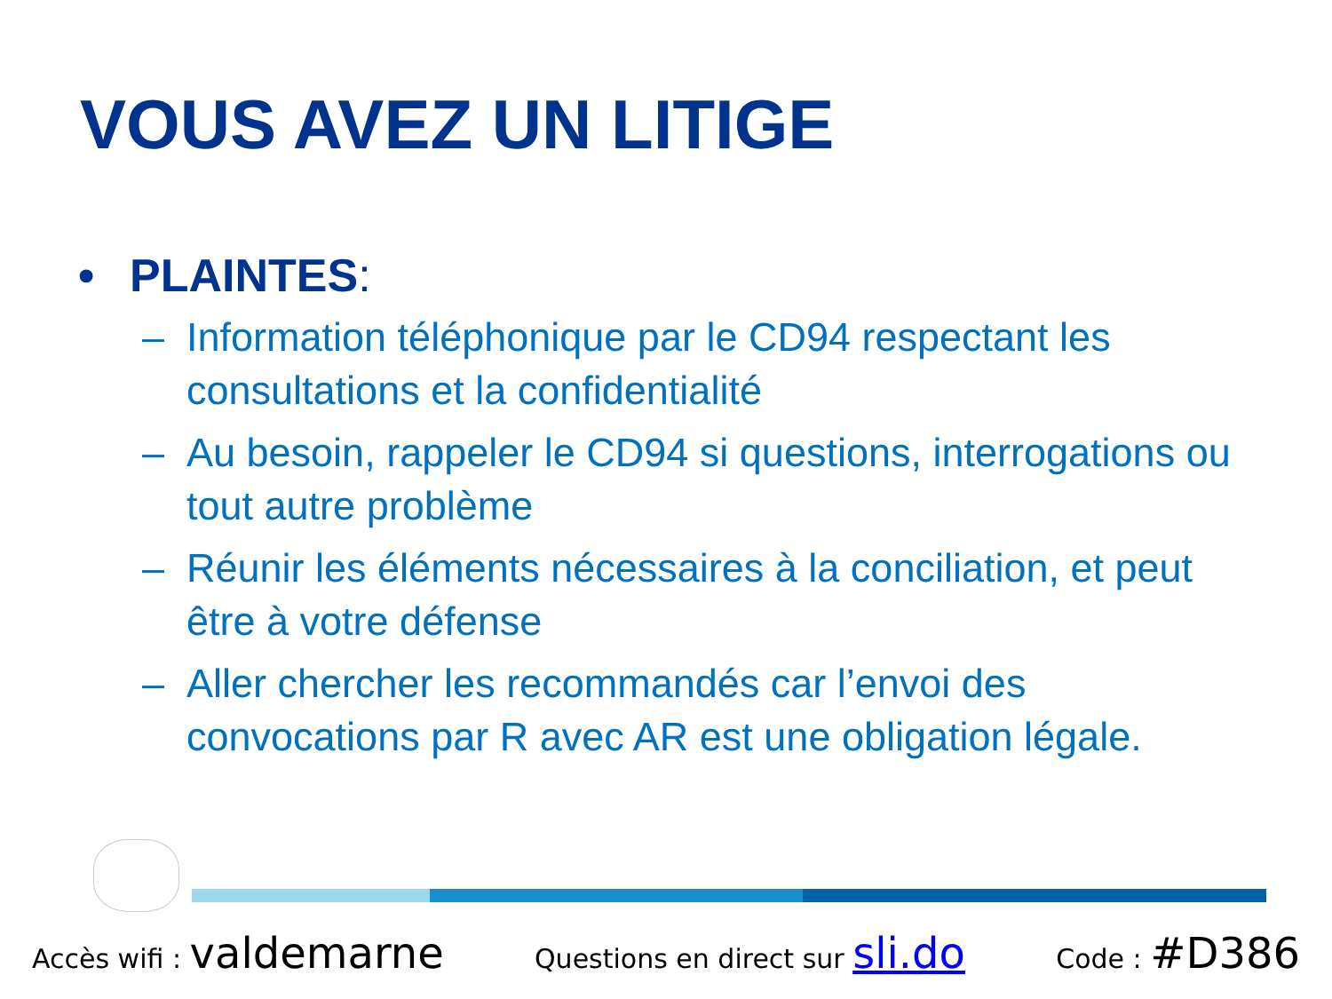VOUS AVEZ UN LITIGE
• PLAINTES:
– Information téléphonique par le CD94 respectant les consultations et la confidentialité
– Au besoin, rappeler le CD94 si questions, interrogations ou tout autre problème
– Réunir les éléments nécessaires à la conciliation, et peut être à votre défense
– Aller chercher les recommandés car l’envoi des convocations par R avec AR est une obligation légale.
Accès wifi : valdemarne Questions en direct sur sli.do Code : #D386